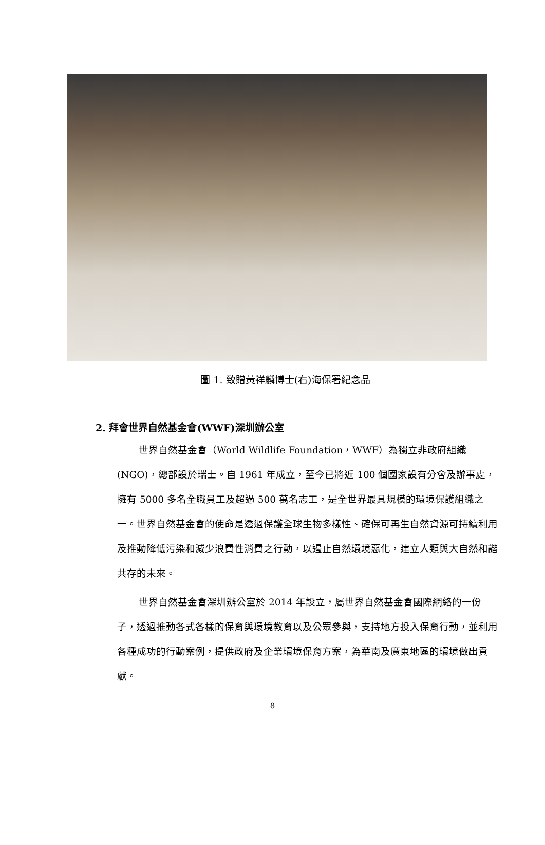圖 1. 致贈黃祥麟博士(右)海保署紀念品
2. 拜會世界自然基金會(WWF)深圳辦公室
世界自然基金會（World Wildlife Foundation，WWF）為獨立非政府組織(NGO)，總部設於瑞士。自 1961 年成立，至今已將近 100 個國家設有分會及辦事處，擁有 5000 多名全職員工及超過 500 萬名志工，是全世界最具規模的環境保護組織之一。世界自然基金會的使命是透過保護全球生物多樣性、確保可再生自然資源可持續利用及推動降低污染和減少浪費性消費之行動，以遏止自然環境惡化，建立人類與大自然和諧共存的未來。
世界自然基金會深圳辦公室於 2014 年設立，屬世界自然基金會國際網絡的一份子，透過推動各式各樣的保育與環境教育以及公眾參與，支持地方投入保育行動，並利用各種成功的行動案例，提供政府及企業環境保育方案，為華南及廣東地區的環境做出貢獻。
8